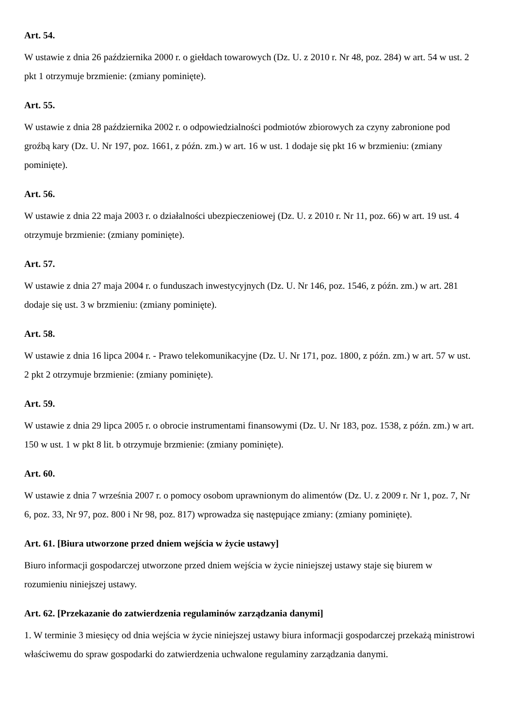Art. 54.
W ustawie z dnia 26 października 2000 r. o giełdach towarowych (Dz. U. z 2010 r. Nr 48, poz. 284) w art. 54 w ust. 2 pkt 1 otrzymuje brzmienie: (zmiany pominięte).
Art. 55.
W ustawie z dnia 28 października 2002 r. o odpowiedzialności podmiotów zbiorowych za czyny zabronione pod groźbą kary (Dz. U. Nr 197, poz. 1661, z późn. zm.) w art. 16 w ust. 1 dodaje się pkt 16 w brzmieniu: (zmiany pominięte).
Art. 56.
W ustawie z dnia 22 maja 2003 r. o działalności ubezpieczeniowej (Dz. U. z 2010 r. Nr 11, poz. 66) w art. 19 ust. 4 otrzymuje brzmienie: (zmiany pominięte).
Art. 57.
W ustawie z dnia 27 maja 2004 r. o funduszach inwestycyjnych (Dz. U. Nr 146, poz. 1546, z późn. zm.) w art. 281 dodaje się ust. 3 w brzmieniu: (zmiany pominięte).
Art. 58.
W ustawie z dnia 16 lipca 2004 r. - Prawo telekomunikacyjne (Dz. U. Nr 171, poz. 1800, z późn. zm.) w art. 57 w ust. 2 pkt 2 otrzymuje brzmienie: (zmiany pominięte).
Art. 59.
W ustawie z dnia 29 lipca 2005 r. o obrocie instrumentami finansowymi (Dz. U. Nr 183, poz. 1538, z późn. zm.) w art. 150 w ust. 1 w pkt 8 lit. b otrzymuje brzmienie: (zmiany pominięte).
Art. 60.
W ustawie z dnia 7 września 2007 r. o pomocy osobom uprawnionym do alimentów (Dz. U. z 2009 r. Nr 1, poz. 7, Nr 6, poz. 33, Nr 97, poz. 800 i Nr 98, poz. 817) wprowadza się następujące zmiany: (zmiany pominięte).
Art. 61. [Biura utworzone przed dniem wejścia w życie ustawy]
Biuro informacji gospodarczej utworzone przed dniem wejścia w życie niniejszej ustawy staje się biurem w rozumieniu niniejszej ustawy.
Art. 62. [Przekazanie do zatwierdzenia regulaminów zarządzania danymi]
1. W terminie 3 miesięcy od dnia wejścia w życie niniejszej ustawy biura informacji gospodarczej przekażą ministrowi właściwemu do spraw gospodarki do zatwierdzenia uchwalone regulaminy zarządzania danymi.